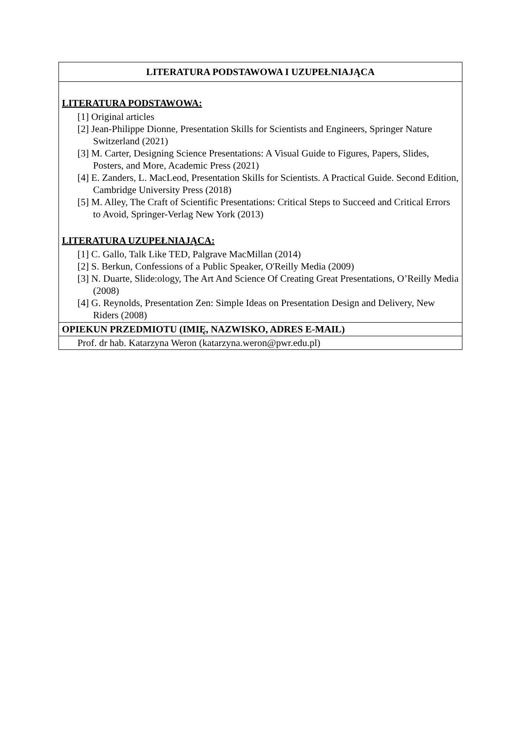| LITERATURA PODSTAWOWA I UZUPEŁNIAJĄCA |
| --- |
| LITERATURA PODSTAWOWA: [1] Original articles [2] Jean-Philippe Dionne, Presentation Skills for Scientists and Engineers, Springer Nature Switzerland (2021) [3] M. Carter, Designing Science Presentations: A Visual Guide to Figures, Papers, Slides, Posters, and More, Academic Press (2021) [4] E. Zanders, L. MacLeod, Presentation Skills for Scientists. A Practical Guide. Second Edition, Cambridge University Press (2018) [5] M. Alley, The Craft of Scientific Presentations: Critical Steps to Succeed and Critical Errors to Avoid, Springer-Verlag New York (2013) LITERATURA UZUPEŁNIAJĄCA: [1] C. Gallo, Talk Like TED, Palgrave MacMillan (2014) [2] S. Berkun, Confessions of a Public Speaker, O'Reilly Media (2009) [3] N. Duarte, Slide:ology, The Art And Science Of Creating Great Presentations, O’Reilly Media (2008) [4] G. Reynolds, Presentation Zen: Simple Ideas on Presentation Design and Delivery, New Riders (2008) |
| OPIEKUN PRZEDMIOTU (IMIĘ, NAZWISKO, ADRES E-MAIL) |
| Prof. dr hab. Katarzyna Weron (katarzyna.weron@pwr.edu.pl) |